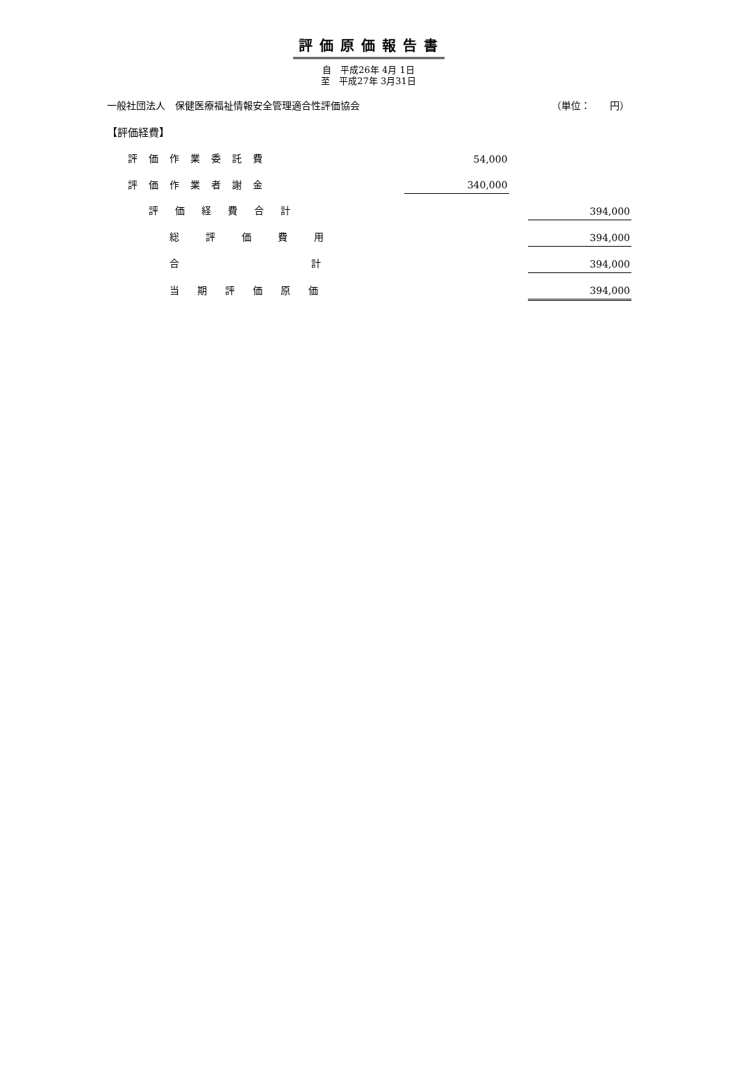評価原価報告書
自　平成26年 4月 1日
至　平成27年 3月31日
一般社団法人　保健医療福祉情報安全管理適合性評価協会 （単位：　　円）
| 【評価経費】 | | | |
| 評価作業委託費 | 54,000 | | |
| 評価作業者謝金 | 340,000 | | |
| 評価経費合計 | | | 394,000 |
| 総評価費用 | | | 394,000 |
| 合 計 | | | 394,000 |
| 当期評価原価 | | | 394,000 |